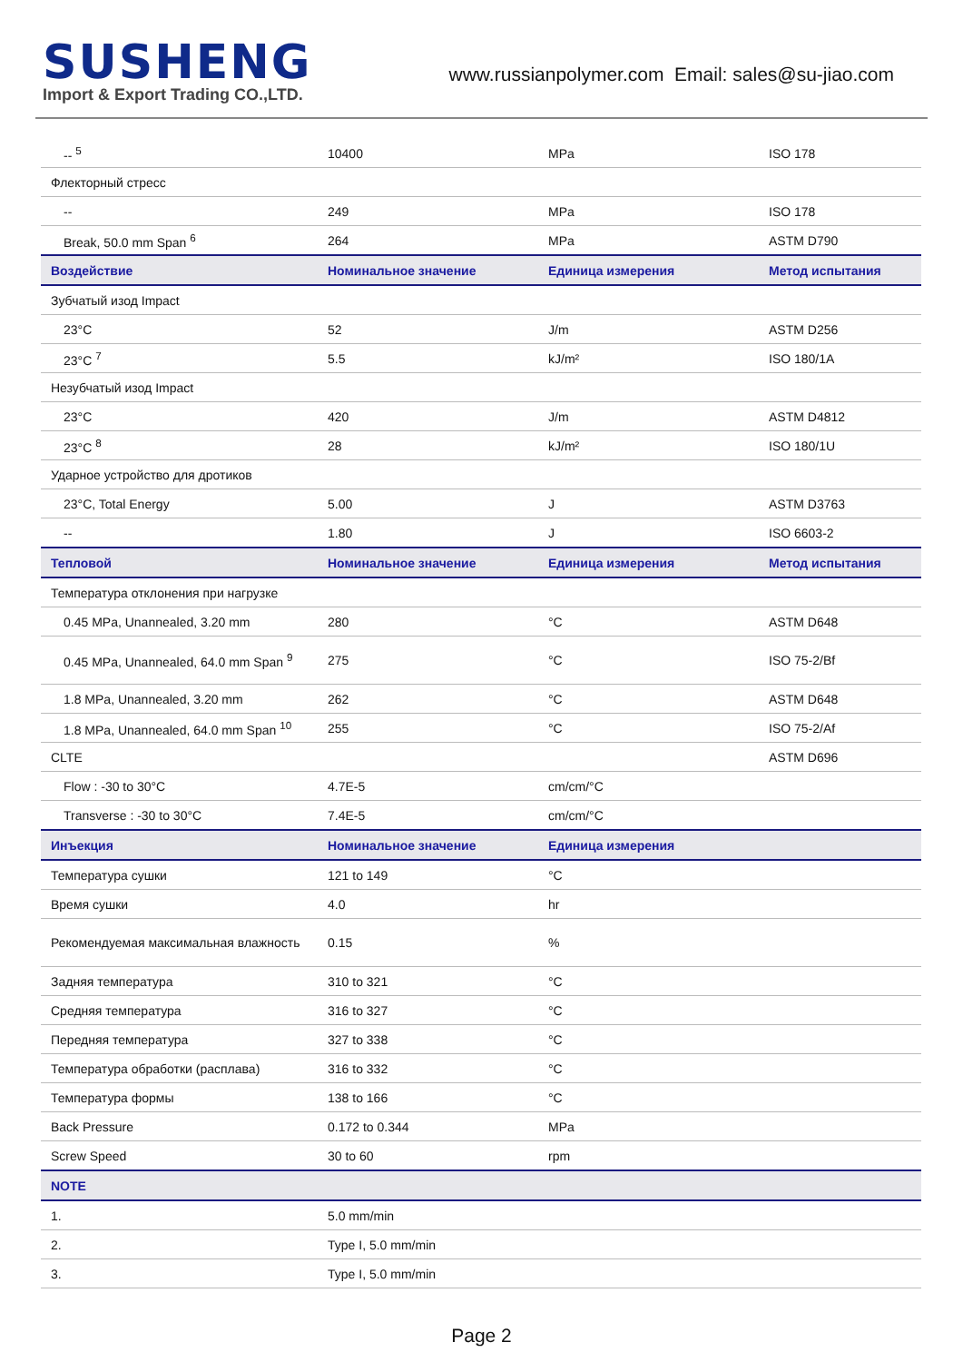SUSHENG
Import & Export Trading CO.,LTD.
www.russianpolymer.com Email: sales@su-jiao.com
| -- <sup>5</sup> | 10400 | MPa | ISO 178 |
| Флекторный стресс | | | |
| -- | 249 | MPa | ISO 178 |
| Break, 50.0 mm Span <sup>6</sup> | 264 | MPa | ASTM D790 |
| Воздействие | Номинальное значение | Единица измерения | Метод испытания |
| Зубчатый изод Impact | | | |
| 23°C | 52 | J/m | ASTM D256 |
| 23°C <sup>7</sup> | 5.5 | kJ/m² | ISO 180/1A |
| Незубчатый изод Impact | | | |
| 23°C | 420 | J/m | ASTM D4812 |
| 23°C <sup>8</sup> | 28 | kJ/m² | ISO 180/1U |
| Ударное устройство для дротиков | | | |
| 23°C, Total Energy | 5.00 | J | ASTM D3763 |
| -- | 1.80 | J | ISO 6603-2 |
| Тепловой | Номинальное значение | Единица измерения | Метод испытания |
| Температура отклонения при нагрузке | | | |
| 0.45 MPa, Unannealed, 3.20 mm | 280 | °C | ASTM D648 |
| 0.45 MPa, Unannealed, 64.0 mm Span <sup>9</sup> | 275 | °C | ISO 75-2/Bf |
| 1.8 MPa, Unannealed, 3.20 mm | 262 | °C | ASTM D648 |
| 1.8 MPa, Unannealed, 64.0 mm Span <sup>10</sup> | 255 | °C | ISO 75-2/Af |
| CLTE | | | ASTM D696 |
| Flow : -30 to 30°C | 4.7E-5 | cm/cm/°C | |
| Transverse : -30 to 30°C | 7.4E-5 | cm/cm/°C | |
| Инъекция | Номинальное значение | Единица измерения | |
| Температура сушки | 121 to 149 | °C | |
| Время сушки | 4.0 | hr | |
| Рекомендуемая максимальная влажность | 0.15 | % | |
| Задняя температура | 310 to 321 | °C | |
| Средняя температура | 316 to 327 | °C | |
| Передняя температура | 327 to 338 | °C | |
| Температура обработки (расплава) | 316 to 332 | °C | |
| Температура формы | 138 to 166 | °C | |
| Back Pressure | 0.172 to 0.344 | MPa | |
| Screw Speed | 30 to 60 | rpm | |
| NOTE | | | |
| 1. | 5.0 mm/min | | |
| 2. | Type I, 5.0 mm/min | | |
| 3. | Type I, 5.0 mm/min | | |
Page 2